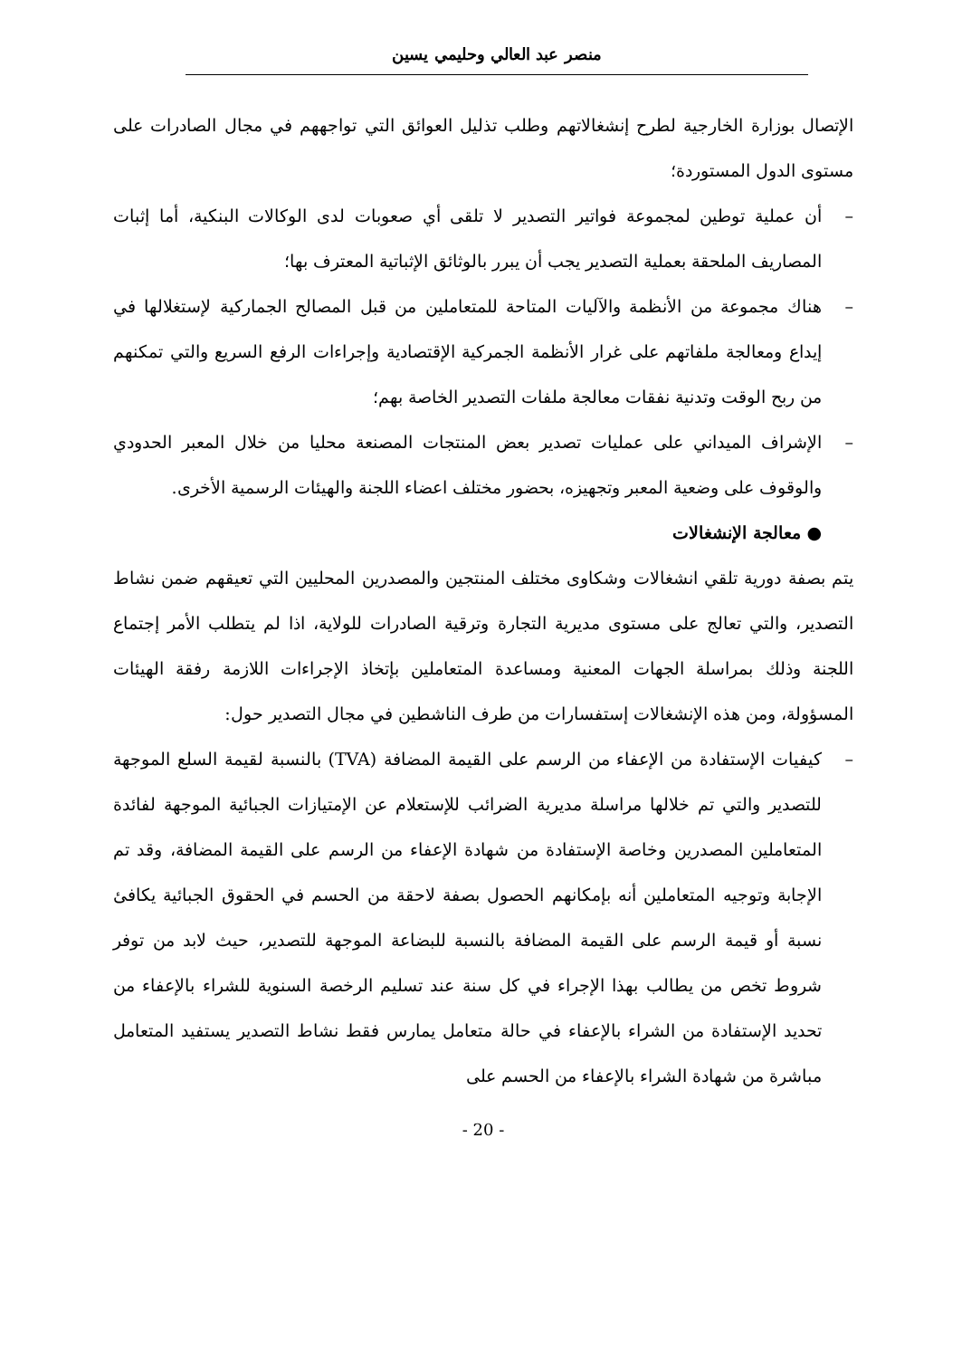منصر عبد العالي وحليمي يسين
الإتصال بوزارة الخارجية لطرح إنشغالاتهم وطلب تذليل العوائق التي تواجههم في مجال الصادرات على مستوى الدول المستوردة؛
– أن عملية توطين لمجموعة فواتير التصدير لا تلقى أي صعوبات لدى الوكالات البنكية، أما إثبات المصاريف الملحقة بعملية التصدير يجب أن يبرر بالوثائق الإثباتية المعترف بها؛
– هناك مجموعة من الأنظمة والآليات المتاحة للمتعاملين من قبل المصالح الجماركية لإستغلالها في إيداع ومعالجة ملفاتهم على غرار الأنظمة الجمركية الإقتصادية وإجراءات الرفع السريع والتي تمكنهم من ربح الوقت وتدنية نفقات معالجة ملفات التصدير الخاصة بهم؛
– الإشراف الميداني على عمليات تصدير بعض المنتجات المصنعة محليا من خلال المعبر الحدودي والوقوف على وضعية المعبر وتجهيزه، بحضور مختلف اعضاء اللجنة والهيئات الرسمية الأخرى.
● معالجة الإنشغالات
يتم بصفة دورية تلقي انشغالات وشكاوى مختلف المنتجين والمصدرين المحليين التي تعيقهم ضمن نشاط التصدير، والتي تعالج على مستوى مديرية التجارة وترقية الصادرات للولاية، اذا لم يتطلب الأمر إجتماع اللجنة وذلك بمراسلة الجهات المعنية ومساعدة المتعاملين بإتخاذ الإجراءات اللازمة رفقة الهيئات المسؤولة، ومن هذه الإنشغالات إستفسارات من طرف الناشطين في مجال التصدير حول:
– كيفيات الإستفادة من الإعفاء من الرسم على القيمة المضافة (TVA) بالنسبة لقيمة السلع الموجهة للتصدير والتي تم خلالها مراسلة مديرية الضرائب للإستعلام عن الإمتيازات الجبائية الموجهة لفائدة المتعاملين المصدرين وخاصة الإستفادة من شهادة الإعفاء من الرسم على القيمة المضافة، وقد تم الإجابة وتوجيه المتعاملين أنه بإمكانهم الحصول بصفة لاحقة من الحسم في الحقوق الجبائية يكافئ نسبة أو قيمة الرسم على القيمة المضافة بالنسبة للبضاعة الموجهة للتصدير، حيث لابد من توفر شروط تخص من يطالب بهذا الإجراء في كل سنة عند تسليم الرخصة السنوية للشراء بالإعفاء من تحديد الإستفادة من الشراء بالإعفاء في حالة متعامل يمارس فقط نشاط التصدير يستفيد المتعامل مباشرة من شهادة الشراء بالإعفاء من الحسم على
- 20 -